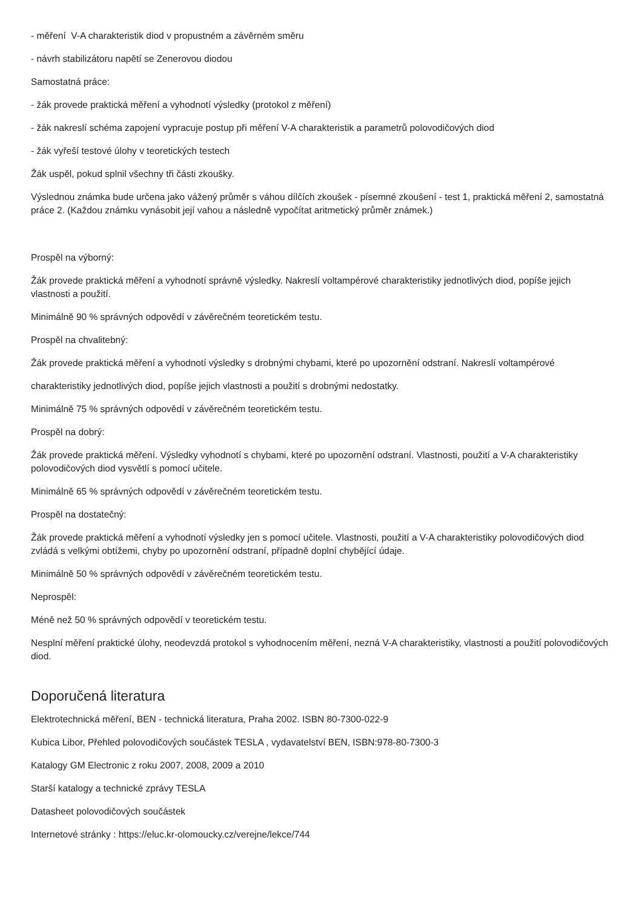- měření V-A charakteristik diod v propustném a závěrném směru
- návrh stabilizátoru napětí se Zenerovou diodou
Samostatná práce:
- žák provede praktická měření a vyhodnotí výsledky (protokol z měření)
- žák nakreslí schéma zapojení vypracuje postup při měření V-A charakteristik a parametrů polovodičových diod
- žák vyřeší testové úlohy v teoretických testech
Žák uspěl, pokud splnil všechny tři části zkoušky.
Výslednou známka bude určena jako vážený průměr s váhou dílčích zkoušek - písemné zkoušení - test 1, praktická měření 2, samostatná práce 2. (Každou známku vynásobit její vahou a následně vypočítat aritmetický průměr známek.)
Prospěl na výborný:
Žák provede praktická měření a vyhodnotí správně výsledky. Nakreslí voltampérové charakteristiky jednotlivých diod, popíše jejich vlastnosti a použití.
Minimálně 90 % správných odpovědí v závěrečném teoretickém testu.
Prospěl na chvalitebný:
Žák provede praktická měření a vyhodnotí výsledky s drobnými chybami, které po upozornění odstraní. Nakreslí voltampérové
charakteristiky jednotlivých diod, popíše jejich vlastnosti a použití s drobnými nedostatky.
Minimálně 75 % správných odpovědí v závěrečném teoretickém testu.
Prospěl na dobrý:
Žák provede praktická měření. Výsledky vyhodnotí s chybami, které po upozornění odstraní. Vlastnosti, použití a V-A charakteristiky polovodičových diod vysvětlí s pomocí učitele.
Minimálně 65 % správných odpovědí v závěrečném teoretickém testu.
Prospěl na dostatečný:
Žák provede praktická měření a vyhodnotí výsledky jen s pomocí učitele. Vlastnosti, použití a V-A charakteristiky polovodičových diod zvládá s velkými obtížemi, chyby po upozornění odstraní, případně doplní chybějící údaje.
Minimálně 50 % správných odpovědí v závěrečném teoretickém testu.
Neprospěl:
Méně než 50 % správných odpovědí v teoretickém testu.
Nesplní měření praktické úlohy, neodevzdá protokol s vyhodnocením měření, nezná V-A charakteristiky, vlastnosti a použití polovodičových diod.
Doporučená literatura
Elektrotechnická měření, BEN - technická literatura, Praha 2002. ISBN 80-7300-022-9
Kubica Libor, Přehled polovodičových součástek TESLA , vydavatelství BEN, ISBN:978-80-7300-3
Katalogy GM Electronic z roku 2007, 2008, 2009 a 2010
Starší katalogy a technické zprávy TESLA
Datasheet polovodičových součástek
Internetové stránky : https://eluc.kr-olomoucky.cz/verejne/lekce/744